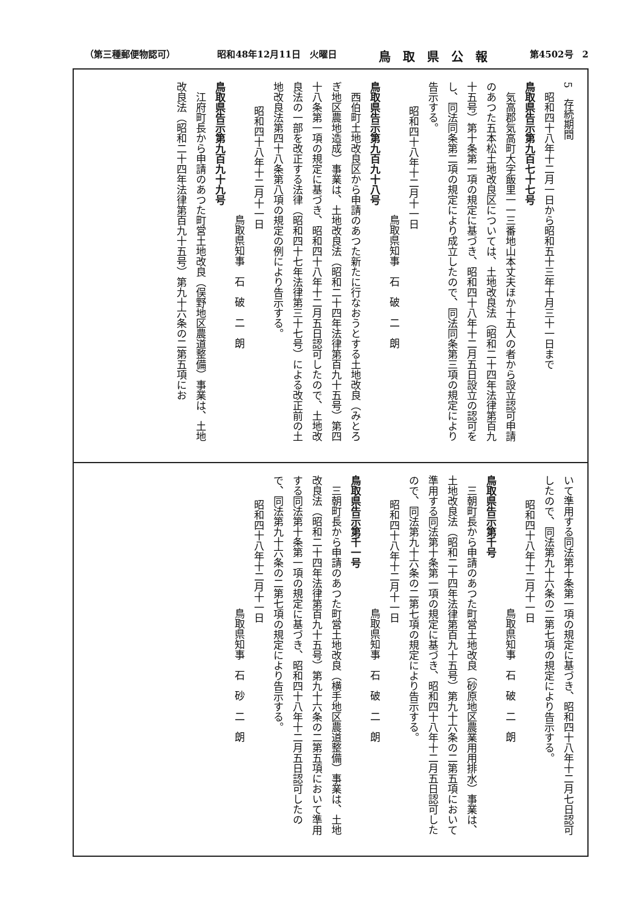（第三種郵便物認可） 昭和48年12月11日　火曜日 鳥　取　県　公　報 第4502号　2
5　存続期間
　昭和四十八年十二月一日から昭和五十三年十月三十一日まで
鳥取県告示第九百七十七号
　気高郡気高町大字飯里一一三番地山本丈夫ほか十五人の者から設立認可申請のあつた五本松土地改良区については、土地改良法（昭和二十四年法律第百九十五号）第十条第一項の規定に基づき、昭和四十八年十二月五日設立の認可をし、同法同条第二項の規定により成立したので、同法同条第三項の規定により告示する。
昭和四十八年十二月十一日
鳥取県知事　石　破　二　朗
鳥取県告示第九百九十八号
　西伯町土地改良区から申請のあつた新たに行なおうとする土地改良（みとろぎ地区農地造成）事業は、土地改良法（昭和二十四年法律第百九十五号）第四十八条第一項の規定に基づき、昭和四十八年十二月五日認可したので、土地改良法の一部を改正する法律（昭和四十七年法律第三十七号）による改正前の土地改良法第四十八条第八項の規定の例により告示する。
昭和四十八年十二月十一日
鳥取県知事　石　破　二　朗
鳥取県告示第九百九十九号
　江府町長から申請のあつた町営土地改良（俣野地区農道整備）事業は、土地改良法（昭和二十四年法律第百九十五号）第九十六条の二第五項にお
いて準用する同法第十条第一項の規定に基づき、昭和四十八年十二月七日認可したので、同法第九十六条の二第七項の規定により告示する。
昭和四十八年十二月十一日
鳥取県知事　石　破　二　朗
鳥取県告示第千号
　三朝町長から申請のあつた町営土地改良（砂原地区農業用用排水）事業は、土地改良法（昭和二十四年法律第百九十五号）第九十六条の二第五項において準用する同法第十条第一項の規定に基づき、昭和四十八年十二月五日認可したので、同法第九十六条の二第七項の規定により告示する。
昭和四十八年十二月十一日
鳥取県知事　石　破　二　朗
鳥取県告示第千一号
　三朝町長から申請のあつた町営土地改良（横手地区農道整備）事業は、土地改良法（昭和二十四年法律第百九十五号）第九十六条の二第五項において準用する同法第十条第一項の規定に基づき、昭和四十八年十二月五日認可したので、同法第九十六条の二第七項の規定により告示する。
昭和四十八年十二月十一日
鳥取県知事　石　砂　二　朗